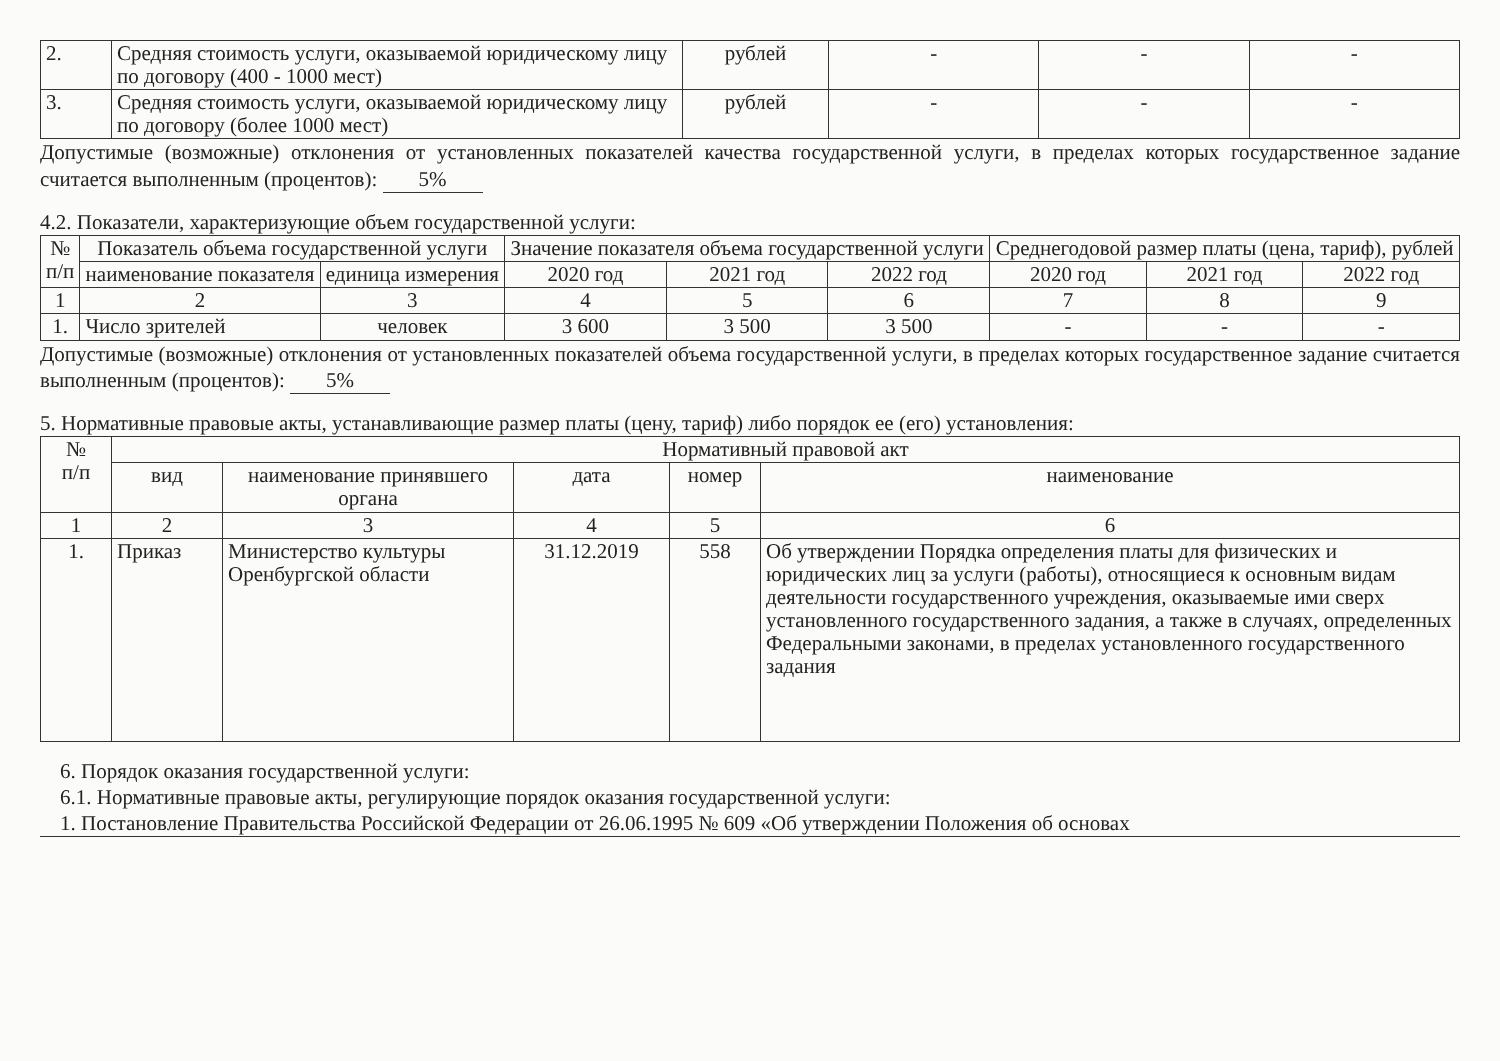| 2. | Средняя стоимость услуги, оказываемой юридическому лицу по договору (400 - 1000 мест) | рублей | - | - | - |
| 3. | Средняя стоимость услуги, оказываемой юридическому лицу по договору (более 1000 мест) | рублей | - | - | - |
Допустимые (возможные) отклонения от установленных показателей качества государственной услуги, в пределах которых государственное задание считается выполненным (процентов): 5%
4.2. Показатели, характеризующие объем государственной услуги:
| № п/п | Показатель объема государственной услуги | | Значение показателя объема государственной услуги | | | Среднегодовой размер платы (цена, тариф), рублей | | |
| --- | --- | --- | --- | --- | --- | --- | --- | --- |
| | наименование показателя | единица измерения | 2020 год | 2021 год | 2022 год | 2020 год | 2021 год | 2022 год |
| 1 | 2 | 3 | 4 | 5 | 6 | 7 | 8 | 9 |
| 1. | Число зрителей | человек | 3 600 | 3 500 | 3 500 | - | - | - |
Допустимые (возможные) отклонения от установленных показателей объема государственной услуги, в пределах которых государственное задание считается выполненным (процентов): 5%
5. Нормативные правовые акты, устанавливающие размер платы (цену, тариф) либо порядок ее (его) установления:
| № п/п | Нормативный правовой акт | | | | |
| --- | --- | --- | --- | --- | --- |
| | вид | наименование принявшего органа | дата | номер | наименование |
| 1 | 2 | 3 | 4 | 5 | 6 |
| 1. | Приказ | Министерство культуры Оренбургской области | 31.12.2019 | 558 | Об утверждении Порядка определения платы для физических и юридических лиц за услуги (работы), относящиеся к основным видам деятельности государственного учреждения, оказываемые ими сверх установленного государственного задания, а также в случаях, определенных Федеральными законами, в пределах установленного государственного задания |
6. Порядок оказания государственной услуги:
6.1. Нормативные правовые акты, регулирующие порядок оказания государственной услуги:
1. Постановление Правительства Российской Федерации от 26.06.1995 № 609 «Об утверждении Положения об основах